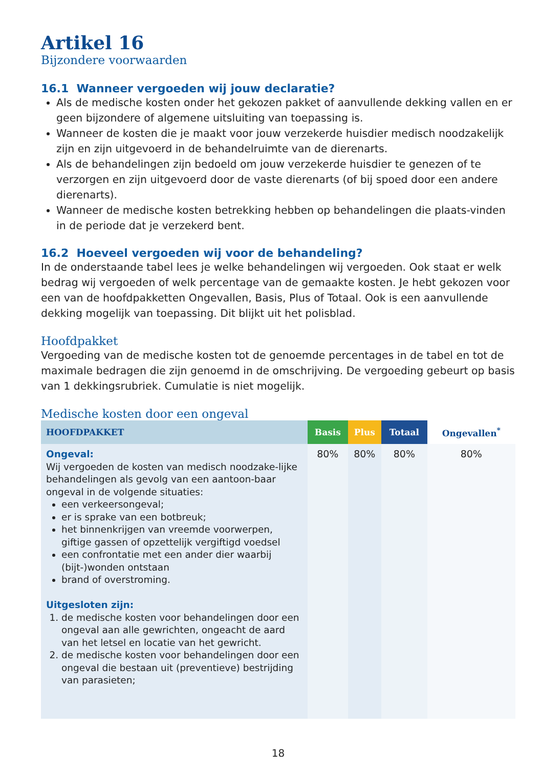Artikel 16
Bijzondere voorwaarden
16.1 Wanneer vergoeden wij jouw declaratie?
Als de medische kosten onder het gekozen pakket of aanvullende dekking vallen en er geen bijzondere of algemene uitsluiting van toepassing is.
Wanneer de kosten die je maakt voor jouw verzekerde huisdier medisch noodzakelijk zijn en zijn uitgevoerd in de behandelruimte van de dierenarts.
Als de behandelingen zijn bedoeld om jouw verzekerde huisdier te genezen of te verzorgen en zijn uitgevoerd door de vaste dierenarts (of bij spoed door een andere dierenarts).
Wanneer de medische kosten betrekking hebben op behandelingen die plaats-vinden in de periode dat je verzekerd bent.
16.2 Hoeveel vergoeden wij voor de behandeling?
In de onderstaande tabel lees je welke behandelingen wij vergoeden. Ook staat er welk bedrag wij vergoeden of welk percentage van de gemaakte kosten. Je hebt gekozen voor een van de hoofdpakketten Ongevallen, Basis, Plus of Totaal. Ook is een aanvullende dekking mogelijk van toepassing. Dit blijkt uit het polisblad.
Hoofdpakket
Vergoeding van de medische kosten tot de genoemde percentages in de tabel en tot de maximale bedragen die zijn genoemd in de omschrijving. De vergoeding gebeurt op basis van 1 dekkingsrubriek. Cumulatie is niet mogelijk.
Medische kosten door een ongeval
| HOOFDPAKKET | Basis | Plus | Totaal | Ongevallen<sup>*</sup> |
| --- | --- | --- | --- | --- |
| Ongeval: Wij vergoeden de kosten van medisch noodzake-lijke behandelingen als gevolg van een aantoon-baar ongeval in de volgende situaties: een verkeersongeval; er is sprake van een botbreuk; het binnenkrijgen van vreemde voorwerpen, giftige gassen of opzettelijk vergiftigd voedsel een confrontatie met een ander dier waarbij (bijt-)wonden ontstaan brand of overstroming. Uitgesloten zijn: 1. de medische kosten voor behandelingen door een ongeval aan alle gewrichten, ongeacht de aard van het letsel en locatie van het gewricht. 2. de medische kosten voor behandelingen door een ongeval die bestaan uit (preventieve) bestrijding van parasieten; | 80% | 80% | 80% | 80% |
18